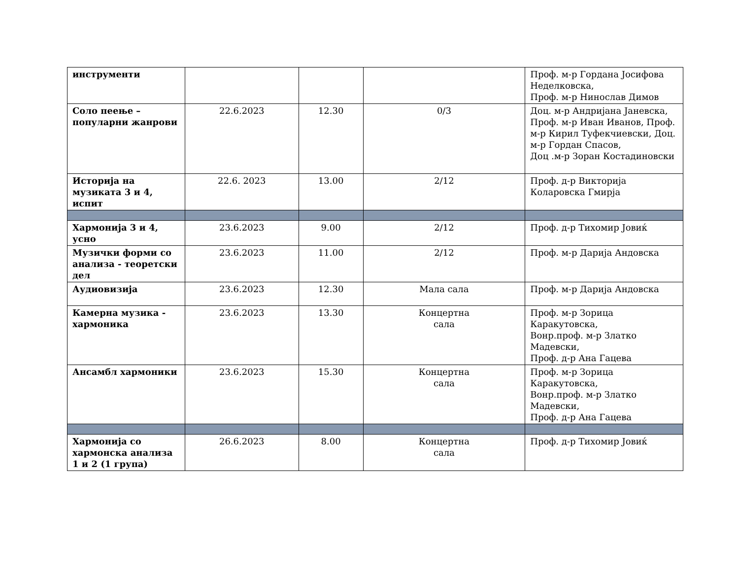| инструменти | | | | Проф. м-р Гордана Јосифова Неделковска, Проф. м-р Нинослав Димов |
| Соло пеење – популарни жанрови | 22.6.2023 | 12.30 | 0/3 | Доц. м-р Андријана Јаневска, Проф. м-р Иван Иванов, Проф. м-р Кирил Туфекчиевски, Доц. м-р Гордан Спасов, Доц .м-р Зоран Костадиновски |
| Историја на музиката 3 и 4, испит | 22.6. 2023 | 13.00 | 2/12 | Проф. д-р Викторија Коларовска Гмирја |
| Хармонија 3 и 4, усно | 23.6.2023 | 9.00 | 2/12 | Проф. д-р Тихомир Јовиќ |
| Музички форми со анализа - теоретски дел | 23.6.2023 | 11.00 | 2/12 | Проф. м-р Дарија Андовска |
| Аудиовизија | 23.6.2023 | 12.30 | Мала сала | Проф. м-р Дарија Андовска |
| Камерна музика - хармоника | 23.6.2023 | 13.30 | Концертна сала | Проф. м-р Зорица Каракутовска, Вонр.проф. м-р Златко Мадевски, Проф. д-р Ана Гацева |
| Ансамбл хармоники | 23.6.2023 | 15.30 | Концертна сала | Проф. м-р Зорица Каракутовска, Вонр.проф. м-р Златко Мадевски, Проф. д-р Ана Гацева |
| Хармонија со хармонска анализа 1 и 2 (1 група) | 26.6.2023 | 8.00 | Концертна сала | Проф. д-р Тихомир Јовиќ |